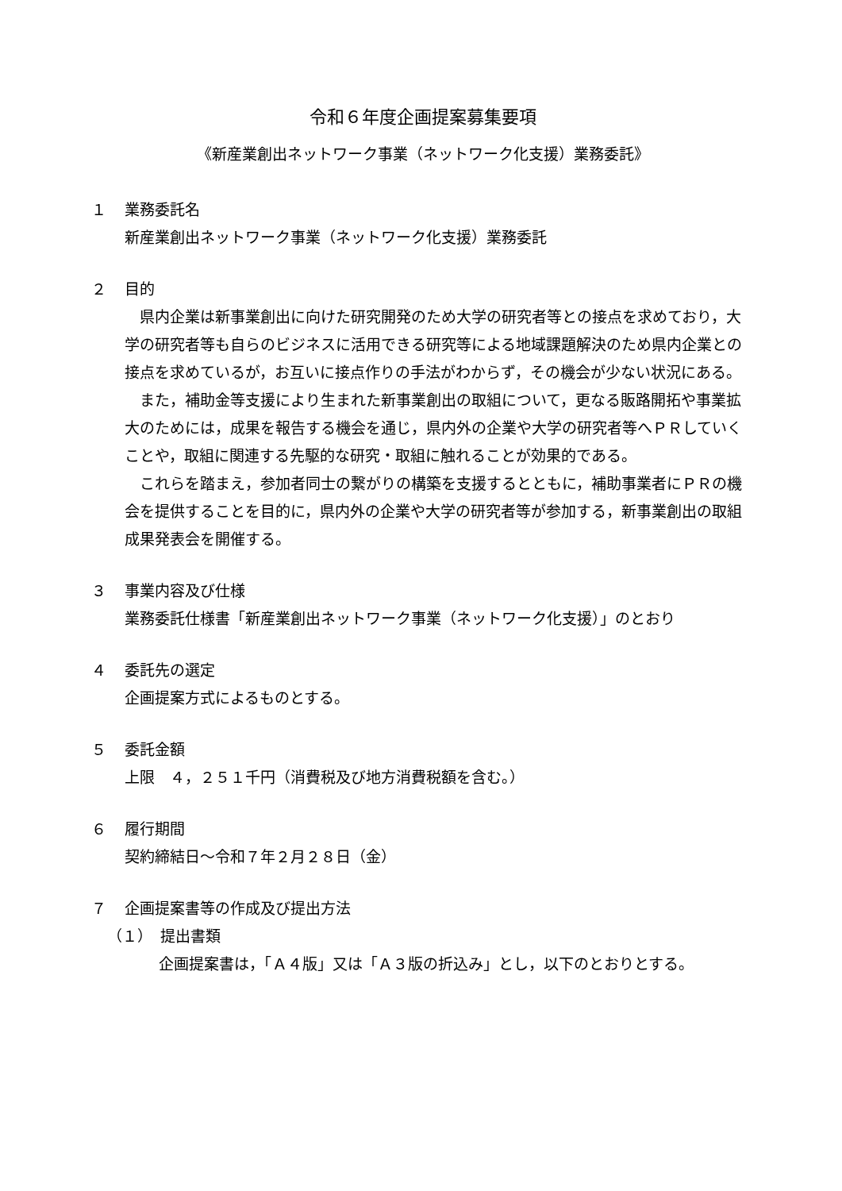令和６年度企画提案募集要項
《新産業創出ネットワーク事業（ネットワーク化支援）業務委託》
１ 業務委託名
新産業創出ネットワーク事業（ネットワーク化支援）業務委託
２ 目的
県内企業は新事業創出に向けた研究開発のため大学の研究者等との接点を求めており，大学の研究者等も自らのビジネスに活用できる研究等による地域課題解決のため県内企業との接点を求めているが，お互いに接点作りの手法がわからず，その機会が少ない状況にある。
また，補助金等支援により生まれた新事業創出の取組について，更なる販路開拓や事業拡大のためには，成果を報告する機会を通じ，県内外の企業や大学の研究者等へＰＲしていくことや，取組に関連する先駆的な研究・取組に触れることが効果的である。
これらを踏まえ，参加者同士の繋がりの構築を支援するとともに，補助事業者にＰＲの機会を提供することを目的に，県内外の企業や大学の研究者等が参加する，新事業創出の取組成果発表会を開催する。
３ 事業内容及び仕様
業務委託仕様書「新産業創出ネットワーク事業（ネットワーク化支援）」のとおり
４ 委託先の選定
企画提案方式によるものとする。
５ 委託金額
上限　４，２５１千円（消費税及び地方消費税額を含む。）
６ 履行期間
契約締結日～令和７年２月２８日（金）
７ 企画提案書等の作成及び提出方法
（１）　提出書類
企画提案書は，「Ａ４版」又は「Ａ３版の折込み」とし，以下のとおりとする。